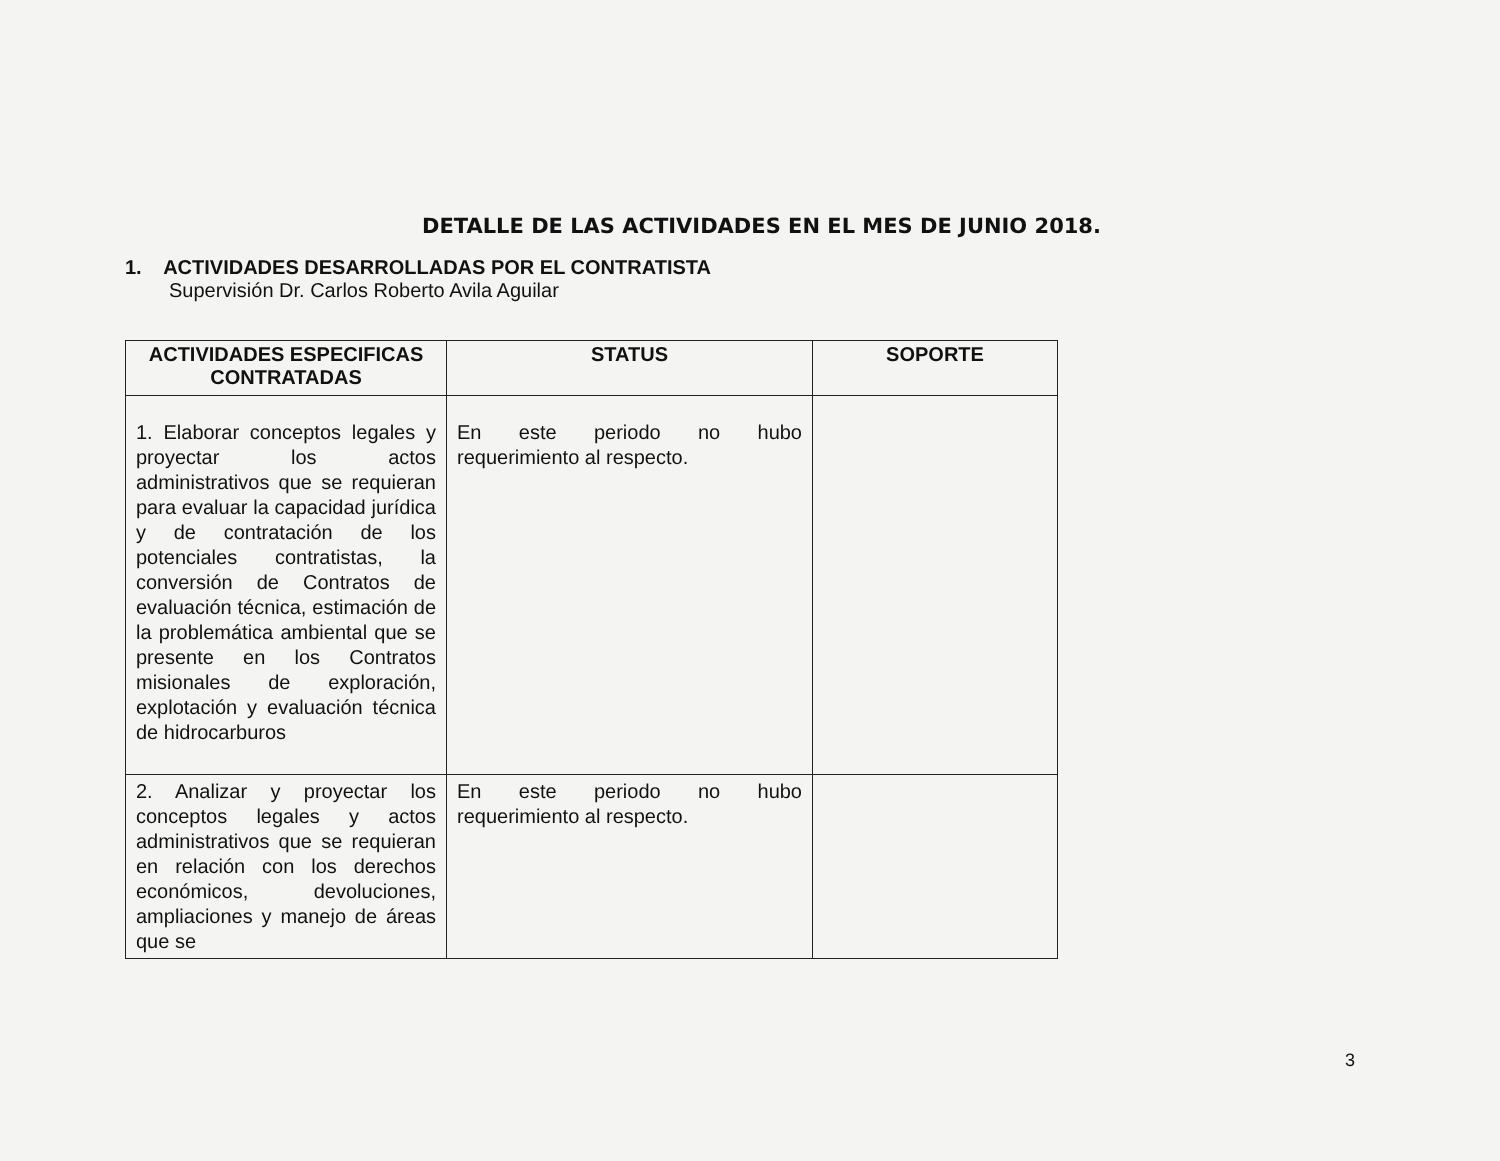DETALLE DE LAS ACTIVIDADES EN EL MES DE JUNIO 2018.
1. ACTIVIDADES DESARROLLADAS POR EL CONTRATISTA
Supervisión Dr. Carlos Roberto Avila Aguilar
| ACTIVIDADES ESPECIFICAS CONTRATADAS | STATUS | SOPORTE |
| --- | --- | --- |
| 1. Elaborar conceptos legales y proyectar los actos administrativos que se requieran para evaluar la capacidad jurídica y de contratación de los potenciales contratistas, la conversión de Contratos de evaluación técnica, estimación de la problemática ambiental que se presente en los Contratos misionales de exploración, explotación y evaluación técnica de hidrocarburos | En este periodo no hubo requerimiento al respecto. | |
| 2. Analizar y proyectar los conceptos legales y actos administrativos que se requieran en relación con los derechos económicos, devoluciones, ampliaciones y manejo de áreas que se | En este periodo no hubo requerimiento al respecto. | |
3